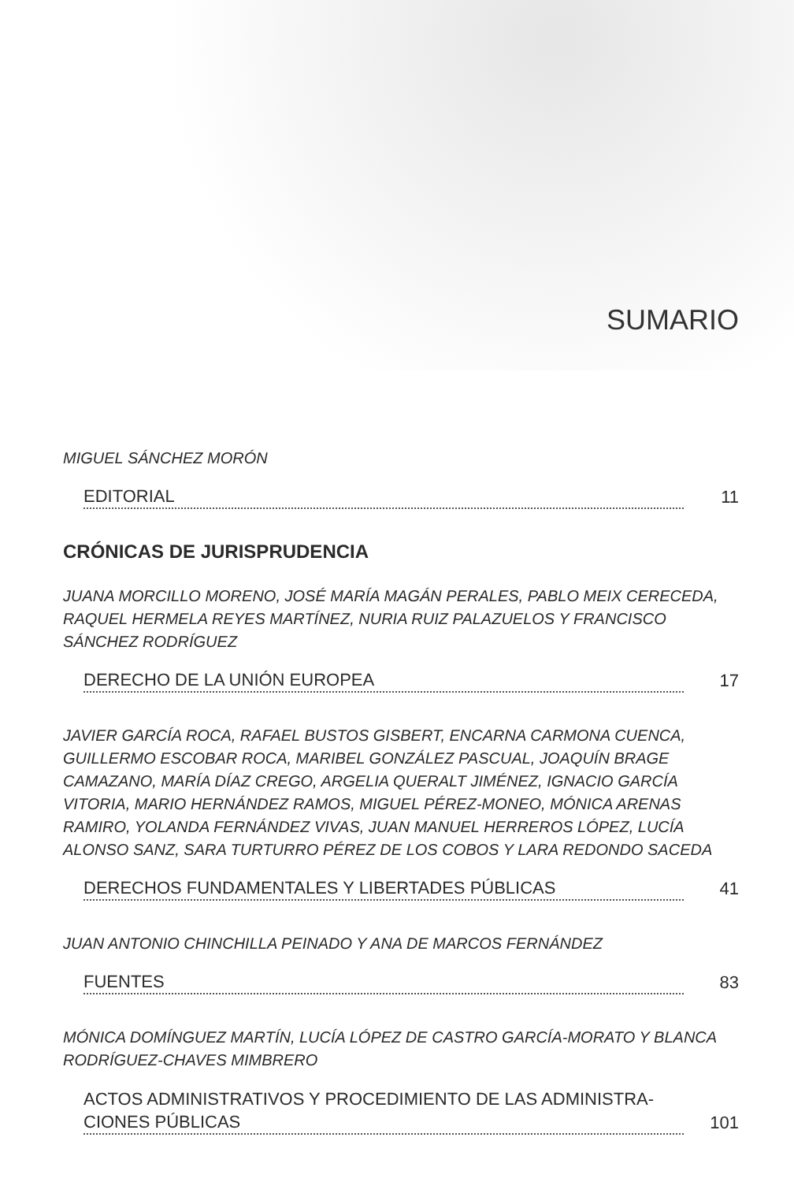SUMARIO
MIGUEL SÁNCHEZ MORÓN
EDITORIAL
11
CRÓNICAS DE JURISPRUDENCIA
JUANA MORCILLO MORENO, JOSÉ MARÍA MAGÁN PERALES, PABLO MEIX CERECEDA, RAQUEL HERMELA REYES MARTÍNEZ, NURIA RUIZ PALAZUELOS Y FRANCISCO SÁNCHEZ RODRÍGUEZ
DERECHO DE LA UNIÓN EUROPEA
17
JAVIER GARCÍA ROCA, RAFAEL BUSTOS GISBERT, ENCARNA CARMONA CUENCA, GUILLERMO ESCOBAR ROCA, MARIBEL GONZÁLEZ PASCUAL, JOAQUÍN BRAGE CAMAZANO, MARÍA DÍAZ CREGO, ARGELIA QUERALT JIMÉNEZ, IGNACIO GARCÍA VITORIA, MARIO HERNÁNDEZ RAMOS, MIGUEL PÉREZ-MONEO, MÓNICA ARENAS RAMIRO, YOLANDA FERNÁNDEZ VIVAS, JUAN MANUEL HERREROS LÓPEZ, LUCÍA ALONSO SANZ, SARA TURTURRO PÉREZ DE LOS COBOS Y LARA REDONDO SACEDA
DERECHOS FUNDAMENTALES Y LIBERTADES PÚBLICAS
41
JUAN ANTONIO CHINCHILLA PEINADO Y ANA DE MARCOS FERNÁNDEZ
FUENTES
83
MÓNICA DOMÍNGUEZ MARTÍN, LUCÍA LÓPEZ DE CASTRO GARCÍA-MORATO Y BLANCA RODRÍGUEZ-CHAVES MIMBRERO
ACTOS ADMINISTRATIVOS Y PROCEDIMIENTO DE LAS ADMINISTRA-
CIONES PÚBLICAS
101